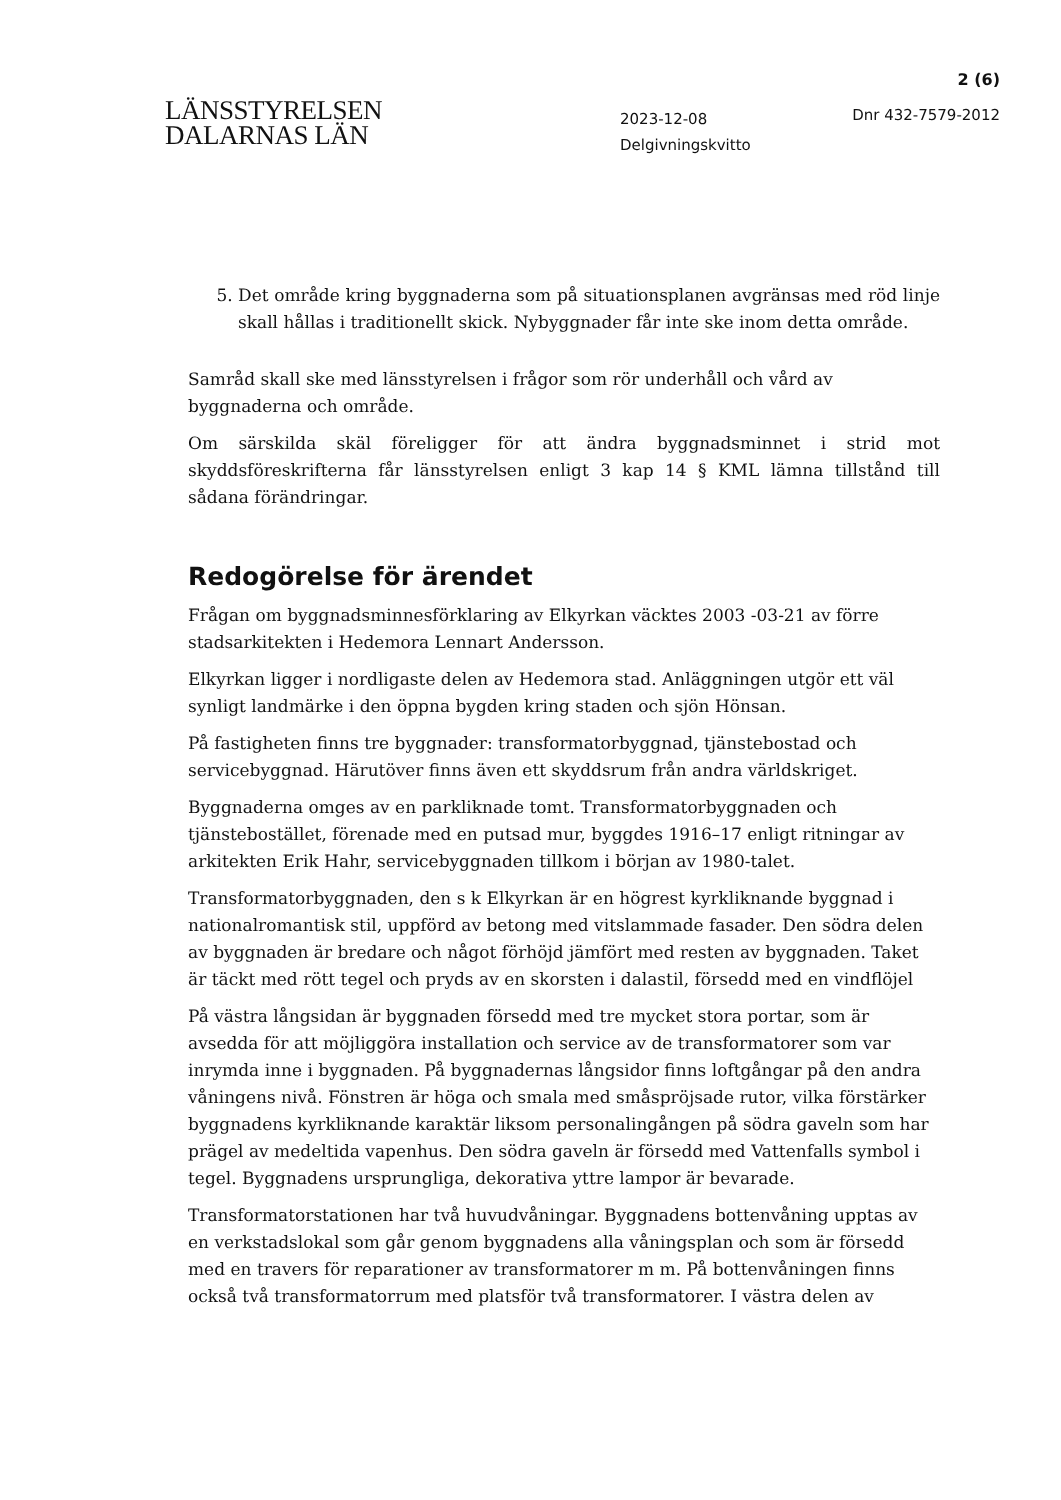2 (6)
LÄNSSTYRELSEN
DALARNAS LÄN
2023-12-08
Delgivningskvitto
Dnr 432-7579-2012
5. Det område kring byggnaderna som på situationsplanen avgränsas med röd linje skall hållas i traditionellt skick. Nybyggnader får inte ske inom detta område.
Samråd skall ske med länsstyrelsen i frågor som rör underhåll och vård av byggnaderna och område.
Om särskilda skäl föreligger för att ändra byggnadsminnet i strid mot skyddsföreskrifterna får länsstyrelsen enligt 3 kap 14 § KML lämna tillstånd till sådana förändringar.
Redogörelse för ärendet
Frågan om byggnadsminnesförklaring av Elkyrkan väcktes 2003 -03-21 av förre stadsarkitekten i Hedemora Lennart Andersson.
Elkyrkan ligger i nordligaste delen av Hedemora stad. Anläggningen utgör ett väl synligt landmärke i den öppna bygden kring staden och sjön Hönsan.
På fastigheten finns tre byggnader: transformatorbyggnad, tjänstebostad och servicebyggnad. Härutöver finns även ett skyddsrum från andra världskriget.
Byggnaderna omges av en parkliknade tomt. Transformatorbyggnaden och tjänstebostället, förenade med en putsad mur, byggdes 1916–17 enligt ritningar av arkitekten Erik Hahr, servicebyggnaden tillkom i början av 1980-talet.
Transformatorbyggnaden, den s k Elkyrkan är en högrest kyrkliknande byggnad i nationalromantisk stil, uppförd av betong med vitslammade fasader. Den södra delen av byggnaden är bredare och något förhöjd jämfört med resten av byggnaden. Taket är täckt med rött tegel och pryds av en skorsten i dalastil, försedd med en vindflöjel
På västra långsidan är byggnaden försedd med tre mycket stora portar, som är avsedda för att möjliggöra installation och service av de transformatorer som var inrymda inne i byggnaden. På byggnadernas långsidor finns loftgångar på den andra våningens nivå. Fönstren är höga och smala med småspröjsade rutor, vilka förstärker byggnadens kyrkliknande karaktär liksom personalingången på södra gaveln som har prägel av medeltida vapenhus. Den södra gaveln är försedd med Vattenfalls symbol i tegel. Byggnadens ursprungliga, dekorativa yttre lampor är bevarade.
Transformatorstationen har två huvudvåningar. Byggnadens bottenvåning upptas av en verkstadslokal som går genom byggnadens alla våningsplan och som är försedd med en travers för reparationer av transformatorer m m. På bottenvåningen finns också två transformatorrum med platsför två transformatorer. I västra delen av